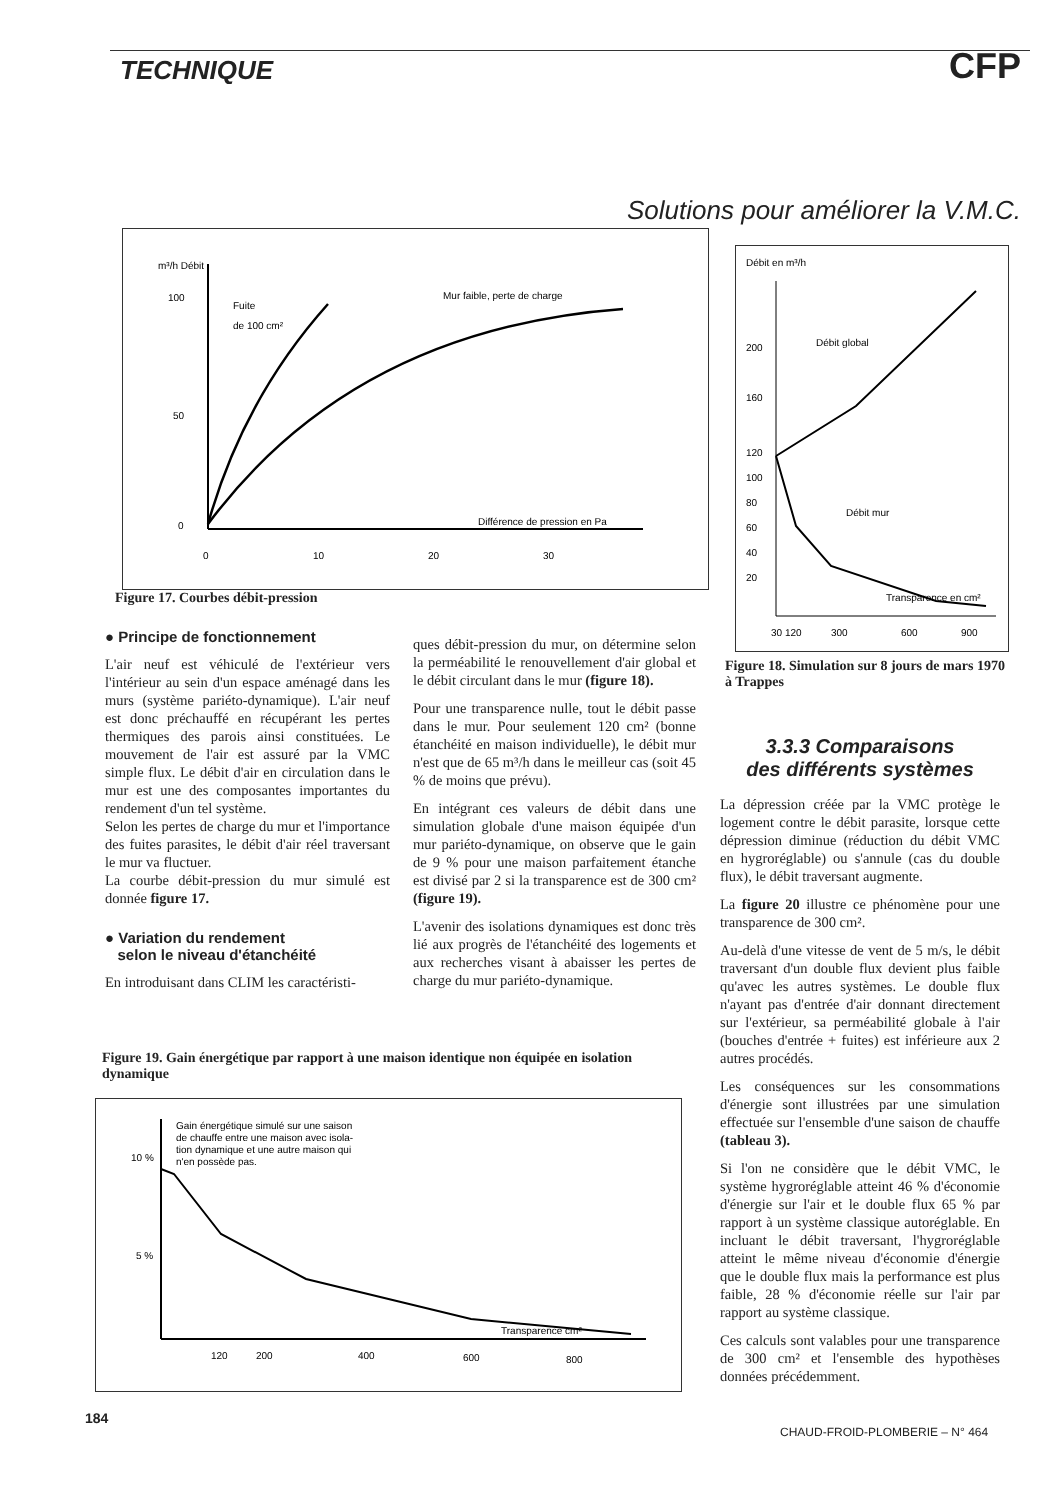TECHNIQUE CFP
Solutions pour améliorer la V.M.C.
m³/h Débit
100
50
0
Fuite
de 100 cm²
Mur faible, perte de charge
Différence de pression en Pa
0
10
20
30
Figure 17. Courbes débit-pression
Débit en m³/h
200
160
120
100
80
60
40
20
Débit global
Débit mur
Transparence en cm²
30 120
300
600
900
Figure 18. Simulation sur 8 jours de mars 1970 à Trappes
● Principe de fonctionnement
L'air neuf est véhiculé de l'extérieur vers l'intérieur au sein d'un espace aménagé dans les murs (système pariéto-dynamique). L'air neuf est donc préchauffé en récupérant les pertes thermiques des parois ainsi constituées. Le mouvement de l'air est assuré par la VMC simple flux. Le débit d'air en circulation dans le mur est une des composantes importantes du rendement d'un tel système.
Selon les pertes de charge du mur et l'importance des fuites parasites, le débit d'air réel traversant le mur va fluctuer.
La courbe débit-pression du mur simulé est donnée figure 17.
● Variation du rendement
selon le niveau d'étanchéité
En introduisant dans CLIM les caractéristi-
ques débit-pression du mur, on détermine selon la perméabilité le renouvellement d'air global et le débit circulant dans le mur (figure 18).
Pour une transparence nulle, tout le débit passe dans le mur. Pour seulement 120 cm² (bonne étanchéité en maison individuelle), le débit mur n'est que de 65 m³/h dans le meilleur cas (soit 45 % de moins que prévu).
En intégrant ces valeurs de débit dans une simulation globale d'une maison équipée d'un mur pariéto-dynamique, on observe que le gain de 9 % pour une maison parfaitement étanche est divisé par 2 si la transparence est de 300 cm² (figure 19).
L'avenir des isolations dynamiques est donc très lié aux progrès de l'étanchéité des logements et aux recherches visant à abaisser les pertes de charge du mur pariéto-dynamique.
Figure 19. Gain énergétique par rapport à une maison identique non équipée en isolation dynamique
Gain énergétique simulé sur une saison
de chauffe entre une maison avec isola-
tion dynamique et une autre maison qui
n'en possède pas.
10 %
5 %
Transparence cm²
120
200
400
600
800
3.3.3 Comparaisons
des différents systèmes
La dépression créée par la VMC protège le logement contre le débit parasite, lorsque cette dépression diminue (réduction du débit VMC en hygroréglable) ou s'annule (cas du double flux), le débit traversant augmente.
La figure 20 illustre ce phénomène pour une transparence de 300 cm².
Au-delà d'une vitesse de vent de 5 m/s, le débit traversant d'un double flux devient plus faible qu'avec les autres systèmes. Le double flux n'ayant pas d'entrée d'air donnant directement sur l'extérieur, sa perméabilité globale à l'air (bouches d'entrée + fuites) est inférieure aux 2 autres procédés.
Les conséquences sur les consommations d'énergie sont illustrées par une simulation effectuée sur l'ensemble d'une saison de chauffe (tableau 3).
Si l'on ne considère que le débit VMC, le système hygroréglable atteint 46 % d'économie d'énergie sur l'air et le double flux 65 % par rapport à un système classique autoréglable. En incluant le débit traversant, l'hygroréglable atteint le même niveau d'économie d'énergie que le double flux mais la performance est plus faible, 28 % d'économie réelle sur l'air par rapport au système classique.
Ces calculs sont valables pour une transparence de 300 cm² et l'ensemble des hypothèses données précédemment.
184
CHAUD-FROID-PLOMBERIE – N° 464